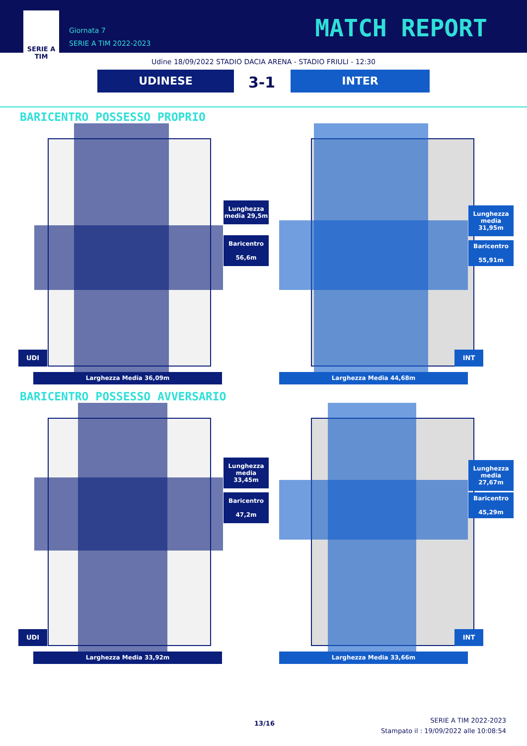SERIE A
TIM
Giornata 7
SERIE A TIM 2022-2023
MATCH REPORT
Udine 18/09/2022 STADIO DACIA ARENA - STADIO FRIULI - 12:30
UDINESE 3-1 INTER
BARICENTRO POSSESSO PROPRIO
Lunghezza
media 29,5m
Baricentro
56,6m
UDI
Larghezza Media 36,09m
Lunghezza
media 31,95m
Baricentro
55,91m
INT
Larghezza Media 44,68m
BARICENTRO POSSESSO AVVERSARIO
Lunghezza
media 33,45m
Baricentro
47,2m
UDI
Larghezza Media 33,92m
Lunghezza
media 27,67m
Baricentro
45,29m
INT
Larghezza Media 33,66m
13/16
SERIE A TIM 2022-2023
Stampato il : 19/09/2022 alle 10:08:54